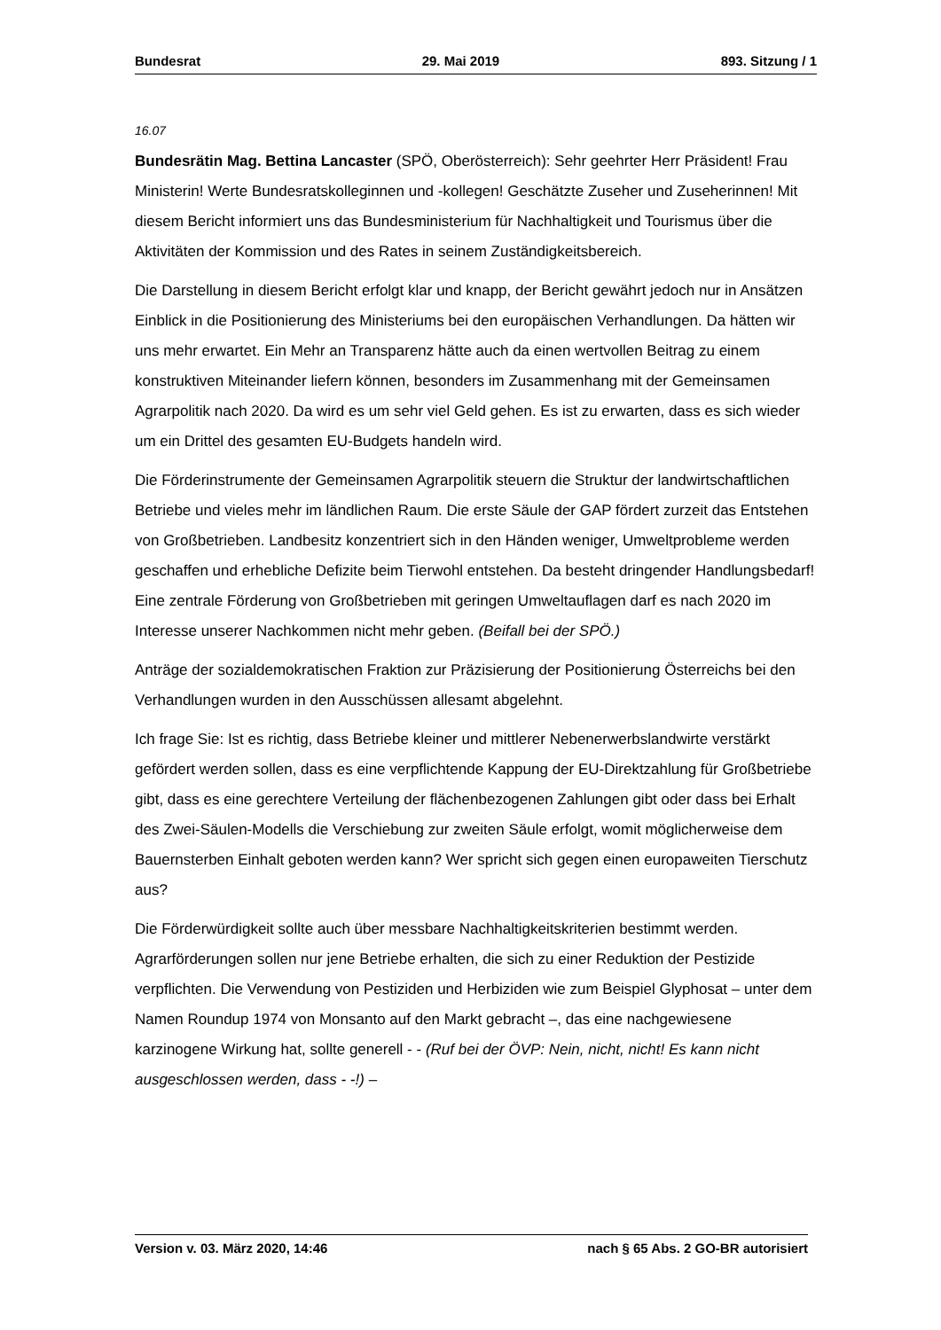Bundesrat 29. Mai 2019 893. Sitzung / 1
16.07
Bundesrätin Mag. Bettina Lancaster (SPÖ, Oberösterreich): Sehr geehrter Herr Prä­sident! Frau Ministerin! Werte Bundesratskolleginnen und -kollegen! Geschätzte Zu­seher und Zuseherinnen! Mit diesem Bericht informiert uns das Bundesministerium für Nachhaltigkeit und Tourismus über die Aktivitäten der Kommission und des Rates in seinem Zuständigkeitsbereich.
Die Darstellung in diesem Bericht erfolgt klar und knapp, der Bericht gewährt jedoch nur in Ansätzen Einblick in die Positionierung des Ministeriums bei den europäischen Verhandlungen. Da hätten wir uns mehr erwartet. Ein Mehr an Transparenz hätte auch da einen wertvollen Beitrag zu einem konstruktiven Miteinander liefern können, besonders im Zusammenhang mit der Gemeinsamen Agrarpolitik nach 2020. Da wird es um sehr viel Geld gehen. Es ist zu erwarten, dass es sich wieder um ein Drittel des gesamten EU-Budgets handeln wird.
Die Förderinstrumente der Gemeinsamen Agrarpolitik steuern die Struktur der land­wirtschaftlichen Betriebe und vieles mehr im ländlichen Raum. Die erste Säule der GAP fördert zurzeit das Entstehen von Großbetrieben. Landbesitz konzentriert sich in den Händen weniger, Umweltprobleme werden geschaffen und erhebliche Defizite beim Tierwohl entstehen. Da besteht dringender Handlungsbedarf! Eine zentrale Förderung von Großbetrieben mit geringen Umweltauflagen darf es nach 2020 im Interesse unserer Nachkommen nicht mehr geben. (Beifall bei der SPÖ.)
Anträge der sozialdemokratischen Fraktion zur Präzisierung der Positionierung Österreichs bei den Verhandlungen wurden in den Ausschüssen allesamt abgelehnt.
Ich frage Sie: Ist es richtig, dass Betriebe kleiner und mittlerer Nebenerwerbslandwirte verstärkt gefördert werden sollen, dass es eine verpflichtende Kappung der EU-Direkt­zahlung für Großbetriebe gibt, dass es eine gerechtere Verteilung der flächenbezo­genen Zahlungen gibt oder dass bei Erhalt des Zwei-Säulen-Modells die Verschiebung zur zweiten Säule erfolgt, womit möglicherweise dem Bauernsterben Einhalt geboten werden kann? Wer spricht sich gegen einen europaweiten Tierschutz aus?
Die Förderwürdigkeit sollte auch über messbare Nachhaltigkeitskriterien bestimmt werden. Agrarförderungen sollen nur jene Betriebe erhalten, die sich zu einer Reduk­tion der Pestizide verpflichten. Die Verwendung von Pestiziden und Herbiziden wie zum Beispiel Glyphosat – unter dem Namen Roundup 1974 von Monsanto auf den Markt gebracht –, das eine nachgewiesene karzinogene Wirkung hat, sollte generell - - (Ruf bei der ÖVP: Nein, nicht, nicht! Es kann nicht ausgeschlossen werden, dass - -!) –
Version v. 03. März 2020, 14:46 nach § 65 Abs. 2 GO-BR autorisiert